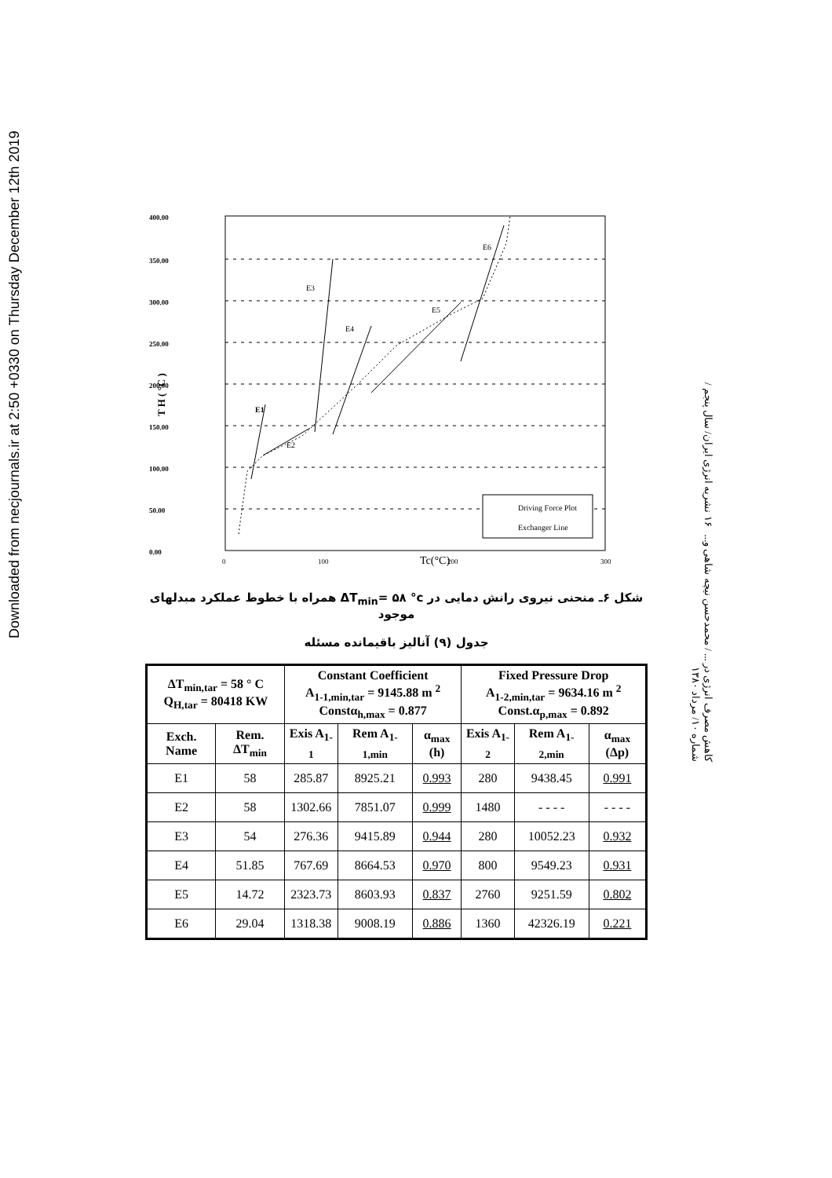Downloaded from necjournals.ir at 2:50 +0330 on Thursday December 12th 2019
کاهش مصرف انرژی در ... / محمدحسن نیچه شاهی و... ۱۶ نشریه انرژی ایران/ سال پنجم / شماره ۱۰/ مرداد ۱۳۸۰
400.00
350.00
300.00
250.00
200.00
150.00
100.00
50.00
0.00
E1
E2
E3
E4
E5
E6
T H ( °C )
0
100
Tc(°C)
200
300
Driving Force Plot
Exchanger Line
شکل ۶ـ منحنی نیروی رانش دمایی در ΔT<sub>min</sub>= ۵۸ °c همراه با خطوط عملکرد مبدلهای موجود
جدول (۹) آنالیز باقیمانده مسئله
| ΔT<sub>min,tar</sub> = 58 ° C Q<sub>H,tar</sub> = 80418 KW | | Constant Coefficient A<sub>1-1,min,tar</sub> = 9145.88 m <sup>2</sup> Constα<sub>h,max</sub> = 0.877 | | | Fixed Pressure Drop A<sub>1-2,min,tar</sub> = 9634.16 m <sup>2</sup> Const.α<sub>p,max</sub> = 0.892 | | |
| --- | --- | --- | --- | --- | --- | --- | --- |
| Exch. Name | Rem. ΔT<sub>min</sub> | Exis A<sub>1-1</sub> | Rem A<sub>1-1,min</sub> | α<sub>max</sub> (h) | Exis A<sub>1-2</sub> | Rem A<sub>1-2,min</sub> | α<sub>max</sub> (Δp) |
| E1 | 58 | 285.87 | 8925.21 | 0.993 | 280 | 9438.45 | 0.991 |
| E2 | 58 | 1302.66 | 7851.07 | 0.999 | 1480 | - - - - | - - - - |
| E3 | 54 | 276.36 | 9415.89 | 0.944 | 280 | 10052.23 | 0.932 |
| E4 | 51.85 | 767.69 | 8664.53 | 0.970 | 800 | 9549.23 | 0.931 |
| E5 | 14.72 | 2323.73 | 8603.93 | 0.837 | 2760 | 9251.59 | 0.802 |
| E6 | 29.04 | 1318.38 | 9008.19 | 0.886 | 1360 | 42326.19 | 0.221 |